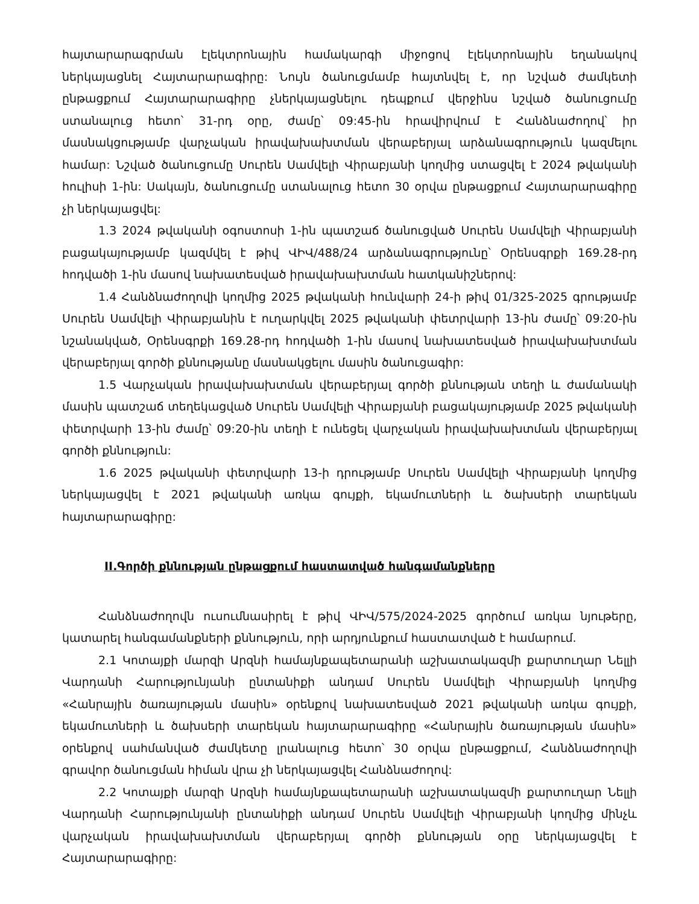հայտարարագրման էլեկտրոնային համակարգի միջոցով էլեկտրոնային եղանակով ներկայացնել Հայտարարագիրը: Նույն ծանուցմամբ հայտնվել է, որ նշված ժամկետի ընթացքում Հայտարարագիրը չներկայացնելու դեպքում վերջինս նշված ծանուցումը ստանալուց հետո՝ 31-րդ օրը, ժամը՝ 09:45-ին հրավիրվում է Հանձնաժողով՝ իր մասնակցությամբ վարչական իրավախախտման վերաբերյալ արձանագրություն կազմելու համար: Նշված ծանուցումը Սուրեն Սամվելի Վիրաբյանի կողմից ստացվել է 2024 թվականի հուլիսի 1-ին: Սակայն, ծանուցումը ստանալուց հետո 30 օրվա ընթացքում Հայտարարագիրը չի ներկայացվել:
1.3 2024 թվականի օգոստոսի 1-ին պատշաճ ծանուցված Սուրեն Սամվելի Վիրաբյանի բացակայությամբ կազմվել է թիվ ՎԻՎ/488/24 արձանագրությունը՝ Օրենսգրքի 169.28-րդ հոդվածի 1-ին մասով նախատեսված իրավախախտման հատկանիշներով:
1.4 Հանձնաժողովի կողմից 2025 թվականի հունվարի 24-ի թիվ 01/325-2025 գրությամբ Սուրեն Սամվելի Վիրաբյանին է ուղարկվել 2025 թվականի փետրվարի 13-ին ժամը՝ 09:20-ին նշանակված, Օրենսգրքի 169.28-րդ հոդվածի 1-ին մասով նախատեսված իրավախախտման վերաբերյալ գործի քննությանը մասնակցելու մասին ծանուցագիր:
1.5 Վարչական իրավախախտման վերաբերյալ գործի քննության տեղի և ժամանակի մասին պատշաճ տեղեկացված Սուրեն Սամվելի Վիրաբյանի բացակայությամբ 2025 թվականի փետրվարի 13-ին ժամը՝ 09:20-ին տեղի է ունեցել վարչական իրավախախտման վերաբերյալ գործի քննություն:
1.6 2025 թվականի փետրվարի 13-ի դրությամբ Սուրեն Սամվելի Վիրաբյանի կողմից ներկայացվել է 2021 թվականի առկա գույքի, եկամուտների և ծախսերի տարեկան հայտարարագիրը:
II.Գործի քննության ընթացքում հաստատված հանգամանքները
Հանձնաժողովն ուսումնասիրել է թիվ ՎԻՎ/575/2024-2025 գործում առկա նյութերը, կատարել հանգամանքների քննություն, որի արդյունքում հաստատված է համարում.
2.1 Կոտայքի մարզի Արզնի համայնքապետարանի աշխատակազմի քարտուղար Նելլի Վարդանի Հարությունյանի ընտանիքի անդամ Սուրեն Սամվելի Վիրաբյանի կողմից «Հանրային ծառայության մասին» օրենքով նախատեսված 2021 թվականի առկա գույքի, եկամուտների և ծախսերի տարեկան հայտարարագիրը «Հանրային ծառայության մասին» օրենքով սահմանված ժամկետը լրանալուց հետո՝ 30 օրվա ընթացքում, Հանձնաժողովի գրավոր ծանուցման հիման վրա չի ներկայացվել Հանձնաժողով:
2.2 Կոտայքի մարզի Արզնի համայնքապետարանի աշխատակազմի քարտուղար Նելլի Վարդանի Հարությունյանի ընտանիքի անդամ Սուրեն Սամվելի Վիրաբյանի կողմից մինչև վարչական իրավախախտման վերաբերյալ գործի քննության օրը ներկայացվել է Հայտարարագիրը: